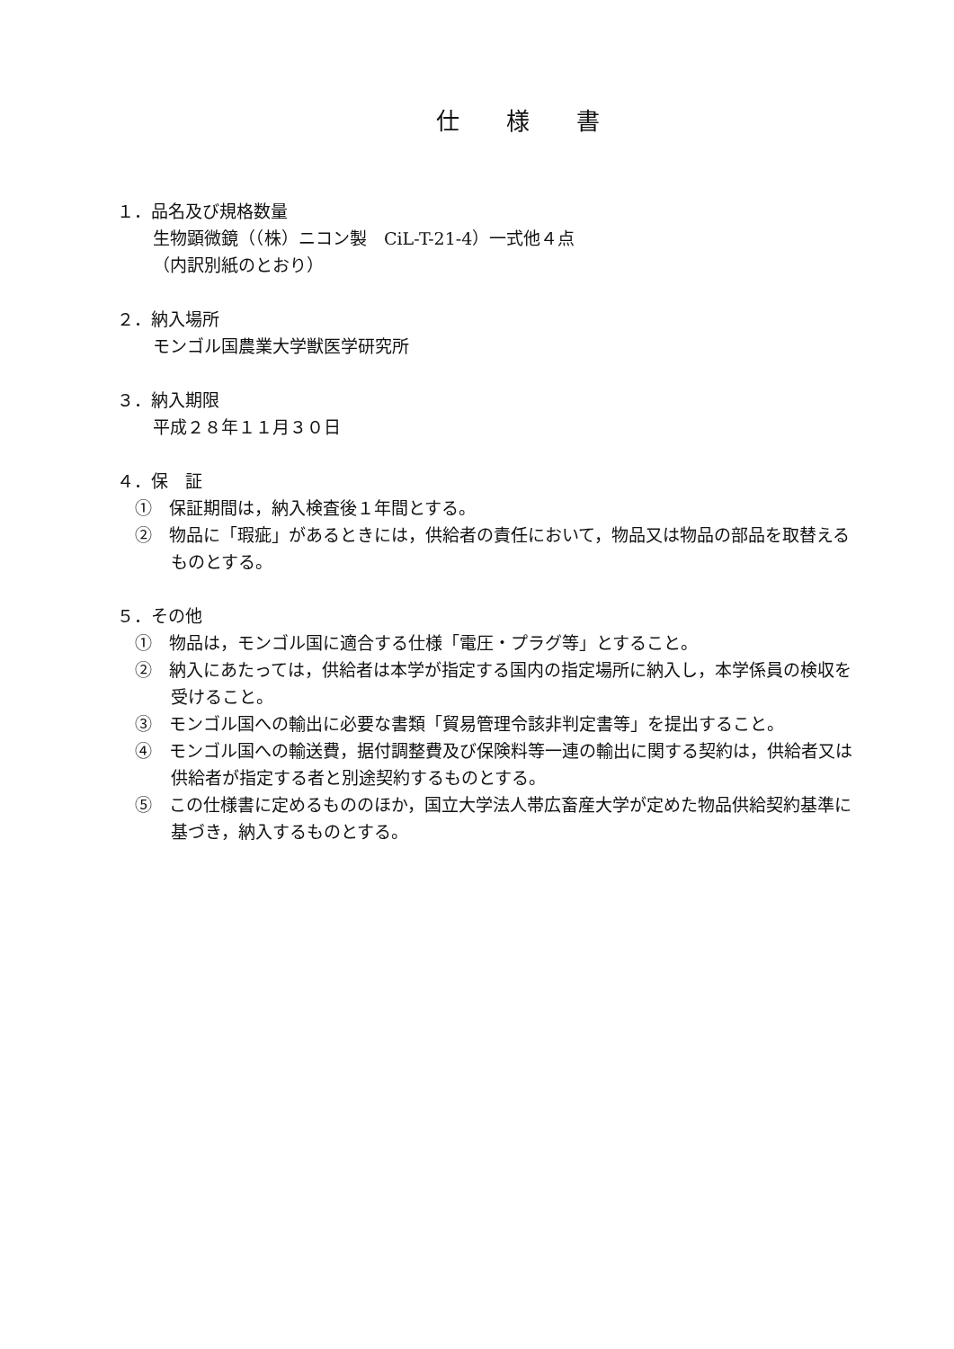仕　　様　　書
１．品名及び規格数量
生物顕微鏡（（株）ニコン製　CiL-T-21-4）一式他４点
（内訳別紙のとおり）
２．納入場所
モンゴル国農業大学獣医学研究所
３．納入期限
平成２８年１１月３０日
４．保　証
①　保証期間は，納入検査後１年間とする。
②　物品に「瑕疵」があるときには，供給者の責任において，物品又は物品の部品を取替えるものとする。
５．その他
①　物品は，モンゴル国に適合する仕様「電圧・プラグ等」とすること。
②　納入にあたっては，供給者は本学が指定する国内の指定場所に納入し，本学係員の検収を受けること。
③　モンゴル国への輸出に必要な書類「貿易管理令該非判定書等」を提出すること。
④　モンゴル国への輸送費，据付調整費及び保険料等一連の輸出に関する契約は，供給者又は供給者が指定する者と別途契約するものとする。
⑤　この仕様書に定めるもののほか，国立大学法人帯広畜産大学が定めた物品供給契約基準に基づき，納入するものとする。